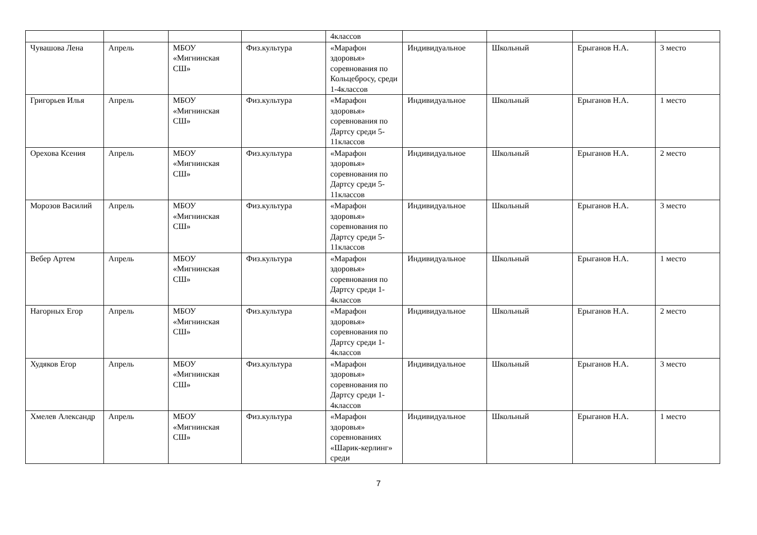| | | | | 4классов | | | | |
| Чувашова Лена | Апрель | МБОУ «Мигнинская СШ» | Физ.культура | «Марафон здоровья» соревнования по Кольцебросу, среди 1-4классов | Индивидуальное | Школьный | Ерыганов Н.А. | 3 место |
| Григорьев Илья | Апрель | МБОУ «Мигнинская СШ» | Физ.культура | «Марафон здоровья» соревнования по Дартсу среди 5-11классов | Индивидуальное | Школьный | Ерыганов Н.А. | 1 место |
| Орехова Ксения | Апрель | МБОУ «Мигнинская СШ» | Физ.культура | «Марафон здоровья» соревнования по Дартсу среди 5-11классов | Индивидуальное | Школьный | Ерыганов Н.А. | 2 место |
| Морозов Василий | Апрель | МБОУ «Мигнинская СШ» | Физ.культура | «Марафон здоровья» соревнования по Дартсу среди 5-11классов | Индивидуальное | Школьный | Ерыганов Н.А. | 3 место |
| Вебер Артем | Апрель | МБОУ «Мигнинская СШ» | Физ.культура | «Марафон здоровья» соревнования по Дартсу среди 1-4классов | Индивидуальное | Школьный | Ерыганов Н.А. | 1 место |
| Нагорных Егор | Апрель | МБОУ «Мигнинская СШ» | Физ.культура | «Марафон здоровья» соревнования по Дартсу среди 1-4классов | Индивидуальное | Школьный | Ерыганов Н.А. | 2 место |
| Худяков Егор | Апрель | МБОУ «Мигнинская СШ» | Физ.культура | «Марафон здоровья» соревнования по Дартсу среди 1-4классов | Индивидуальное | Школьный | Ерыганов Н.А. | 3 место |
| Хмелев Александр | Апрель | МБОУ «Мигнинская СШ» | Физ.культура | «Марафон здоровья» соревнованиях «Шарик-керлинг» среди | Индивидуальное | Школьный | Ерыганов Н.А. | 1 место |
7